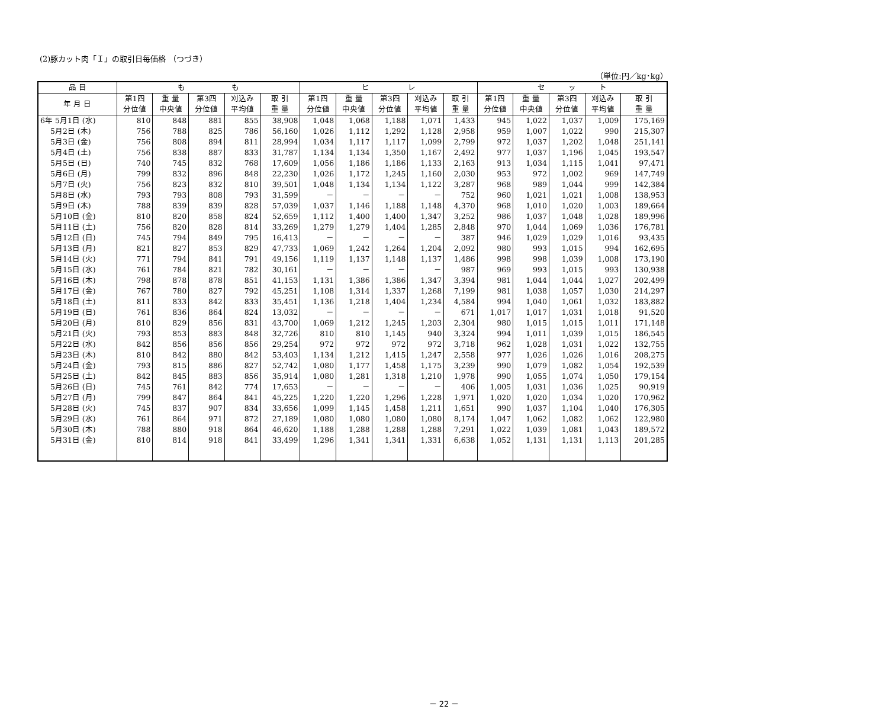(2)豚カット肉「Ｉ」の取引日毎価格 （つづき）
（単位:円／kg･kg）
| 品 目 | も も | | | | | ヒ レ | | | | | セ ッ ト | | | | |
| --- | --- | --- | --- | --- | --- | --- | --- | --- | --- | --- | --- | --- | --- | --- | --- |
| 年 月 日 | 第1四 分位値 | 重 量 中央値 | 第3四 分位値 | 刈込み 平均値 | 取 引 重 量 | 第1四 分位値 | 重 量 中央値 | 第3四 分位値 | 刈込み 平均値 | 取 引 重 量 | 第1四 分位値 | 重 量 中央値 | 第3四 分位値 | 刈込み 平均値 | 取 引 重 量 |
| 6年 5月1日 (水) | 810 | 848 | 881 | 855 | 38,908 | 1,048 | 1,068 | 1,188 | 1,071 | 1,433 | 945 | 1,022 | 1,037 | 1,009 | 175,169 |
| 5月2日 (木) | 756 | 788 | 825 | 786 | 56,160 | 1,026 | 1,112 | 1,292 | 1,128 | 2,958 | 959 | 1,007 | 1,022 | 990 | 215,307 |
| 5月3日 (金) | 756 | 808 | 894 | 811 | 28,994 | 1,034 | 1,117 | 1,117 | 1,099 | 2,799 | 972 | 1,037 | 1,202 | 1,048 | 251,141 |
| 5月4日 (土) | 756 | 838 | 887 | 833 | 31,787 | 1,134 | 1,134 | 1,350 | 1,167 | 2,492 | 977 | 1,037 | 1,196 | 1,045 | 193,547 |
| 5月5日 (日) | 740 | 745 | 832 | 768 | 17,609 | 1,056 | 1,186 | 1,186 | 1,133 | 2,163 | 913 | 1,034 | 1,115 | 1,041 | 97,471 |
| 5月6日 (月) | 799 | 832 | 896 | 848 | 22,230 | 1,026 | 1,172 | 1,245 | 1,160 | 2,030 | 953 | 972 | 1,002 | 969 | 147,749 |
| 5月7日 (火) | 756 | 823 | 832 | 810 | 39,501 | 1,048 | 1,134 | 1,134 | 1,122 | 3,287 | 968 | 989 | 1,044 | 999 | 142,384 |
| 5月8日 (水) | 793 | 793 | 808 | 793 | 31,599 | － | － | － | － | 752 | 960 | 1,021 | 1,021 | 1,008 | 138,953 |
| 5月9日 (木) | 788 | 839 | 839 | 828 | 57,039 | 1,037 | 1,146 | 1,188 | 1,148 | 4,370 | 968 | 1,010 | 1,020 | 1,003 | 189,664 |
| 5月10日 (金) | 810 | 820 | 858 | 824 | 52,659 | 1,112 | 1,400 | 1,400 | 1,347 | 3,252 | 986 | 1,037 | 1,048 | 1,028 | 189,996 |
| 5月11日 (土) | 756 | 820 | 828 | 814 | 33,269 | 1,279 | 1,279 | 1,404 | 1,285 | 2,848 | 970 | 1,044 | 1,069 | 1,036 | 176,781 |
| 5月12日 (日) | 745 | 794 | 849 | 795 | 16,413 | － | － | － | － | 387 | 946 | 1,029 | 1,029 | 1,016 | 93,435 |
| 5月13日 (月) | 821 | 827 | 853 | 829 | 47,733 | 1,069 | 1,242 | 1,264 | 1,204 | 2,092 | 980 | 993 | 1,015 | 994 | 162,695 |
| 5月14日 (火) | 771 | 794 | 841 | 791 | 49,156 | 1,119 | 1,137 | 1,148 | 1,137 | 1,486 | 998 | 998 | 1,039 | 1,008 | 173,190 |
| 5月15日 (水) | 761 | 784 | 821 | 782 | 30,161 | － | － | － | － | 987 | 969 | 993 | 1,015 | 993 | 130,938 |
| 5月16日 (木) | 798 | 878 | 878 | 851 | 41,153 | 1,131 | 1,386 | 1,386 | 1,347 | 3,394 | 981 | 1,044 | 1,044 | 1,027 | 202,499 |
| 5月17日 (金) | 767 | 780 | 827 | 792 | 45,251 | 1,108 | 1,314 | 1,337 | 1,268 | 7,199 | 981 | 1,038 | 1,057 | 1,030 | 214,297 |
| 5月18日 (土) | 811 | 833 | 842 | 833 | 35,451 | 1,136 | 1,218 | 1,404 | 1,234 | 4,584 | 994 | 1,040 | 1,061 | 1,032 | 183,882 |
| 5月19日 (日) | 761 | 836 | 864 | 824 | 13,032 | － | － | － | － | 671 | 1,017 | 1,017 | 1,031 | 1,018 | 91,520 |
| 5月20日 (月) | 810 | 829 | 856 | 831 | 43,700 | 1,069 | 1,212 | 1,245 | 1,203 | 2,304 | 980 | 1,015 | 1,015 | 1,011 | 171,148 |
| 5月21日 (火) | 793 | 853 | 883 | 848 | 32,726 | 810 | 810 | 1,145 | 940 | 3,324 | 994 | 1,011 | 1,039 | 1,015 | 186,545 |
| 5月22日 (水) | 842 | 856 | 856 | 856 | 29,254 | 972 | 972 | 972 | 972 | 3,718 | 962 | 1,028 | 1,031 | 1,022 | 132,755 |
| 5月23日 (木) | 810 | 842 | 880 | 842 | 53,403 | 1,134 | 1,212 | 1,415 | 1,247 | 2,558 | 977 | 1,026 | 1,026 | 1,016 | 208,275 |
| 5月24日 (金) | 793 | 815 | 886 | 827 | 52,742 | 1,080 | 1,177 | 1,458 | 1,175 | 3,239 | 990 | 1,079 | 1,082 | 1,054 | 192,539 |
| 5月25日 (土) | 842 | 845 | 883 | 856 | 35,914 | 1,080 | 1,281 | 1,318 | 1,210 | 1,978 | 990 | 1,055 | 1,074 | 1,050 | 179,154 |
| 5月26日 (日) | 745 | 761 | 842 | 774 | 17,653 | － | － | － | － | 406 | 1,005 | 1,031 | 1,036 | 1,025 | 90,919 |
| 5月27日 (月) | 799 | 847 | 864 | 841 | 45,225 | 1,220 | 1,220 | 1,296 | 1,228 | 1,971 | 1,020 | 1,020 | 1,034 | 1,020 | 170,962 |
| 5月28日 (火) | 745 | 837 | 907 | 834 | 33,656 | 1,099 | 1,145 | 1,458 | 1,211 | 1,651 | 990 | 1,037 | 1,104 | 1,040 | 176,305 |
| 5月29日 (水) | 761 | 864 | 971 | 872 | 27,189 | 1,080 | 1,080 | 1,080 | 1,080 | 8,174 | 1,047 | 1,062 | 1,082 | 1,062 | 122,980 |
| 5月30日 (木) | 788 | 880 | 918 | 864 | 46,620 | 1,188 | 1,288 | 1,288 | 1,288 | 7,291 | 1,022 | 1,039 | 1,081 | 1,043 | 189,572 |
| 5月31日 (金) | 810 | 814 | 918 | 841 | 33,499 | 1,296 | 1,341 | 1,341 | 1,331 | 6,638 | 1,052 | 1,131 | 1,131 | 1,113 | 201,285 |
－ 22 －